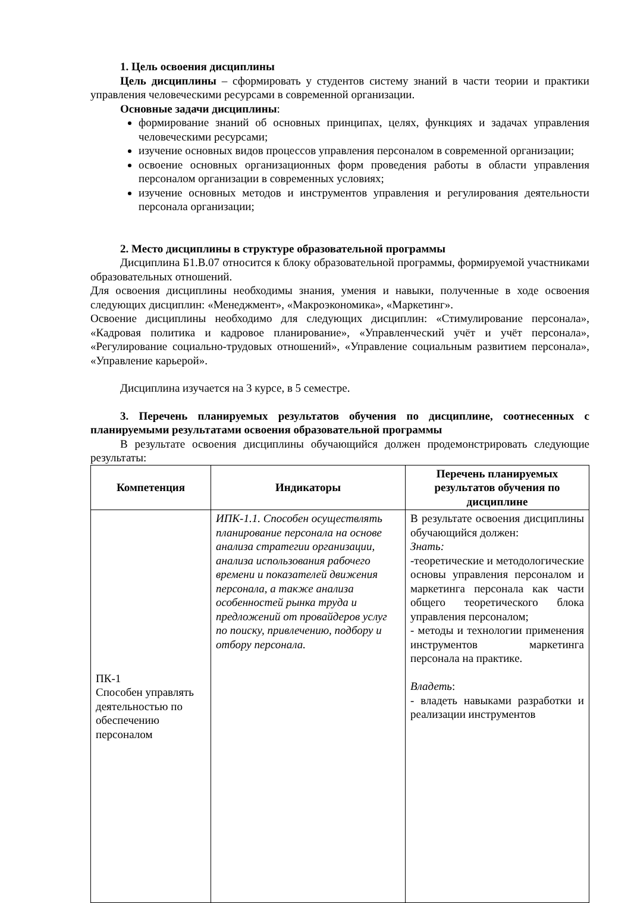1. Цель освоения дисциплины
Цель дисциплины – сформировать у студентов систему знаний в части теории и практики управления человеческими ресурсами в современной организации.
Основные задачи дисциплины:
формирование знаний об основных принципах, целях, функциях и задачах управления человеческими ресурсами;
изучение основных видов процессов управления персоналом в современной организации;
освоение основных организационных форм проведения работы в области управления персоналом организации в современных условиях;
изучение основных методов и инструментов управления и регулирования деятельности персонала организации;
2. Место дисциплины в структуре образовательной программы
Дисциплина Б1.В.07 относится к блоку образовательной программы, формируемой участниками образовательных отношений.
Для освоения дисциплины необходимы знания, умения и навыки, полученные в ходе освоения следующих дисциплин: «Менеджмент», «Макроэкономика», «Маркетинг».
Освоение дисциплины необходимо для следующих дисциплин: «Стимулирование персонала», «Кадровая политика и кадровое планирование», «Управленческий учёт и учёт персонала», «Регулирование социально-трудовых отношений», «Управление социальным развитием персонала», «Управление карьерой».
Дисциплина изучается на 3 курсе, в 5 семестре.
3. Перечень планируемых результатов обучения по дисциплине, соотнесенных с планируемыми результатами освоения образовательной программы
В результате освоения дисциплины обучающийся должен продемонстрировать следующие результаты:
| Компетенция | Индикаторы | Перечень планируемых результатов обучения по дисциплине |
| --- | --- | --- |
| ПК-1 Способен управлять деятельностью по обеспечению персоналом | ИПК-1.1. Способен осуществлять планирование персонала на основе анализа стратегии организации, анализа использования рабочего времени и показателей движения персонала, а также анализа особенностей рынка труда и предложений от провайдеров услуг по поиску, привлечению, подбору и отбору персонала. | В результате освоения дисциплины обучающийся должен: Знать: -теоретические и методологические основы управления персоналом и маркетинга персонала как части общего теоретического блока управления персоналом; - методы и технологии применения инструментов маркетинга персонала на практике. Владеть : - владеть навыками разработки и реализации инструментов |